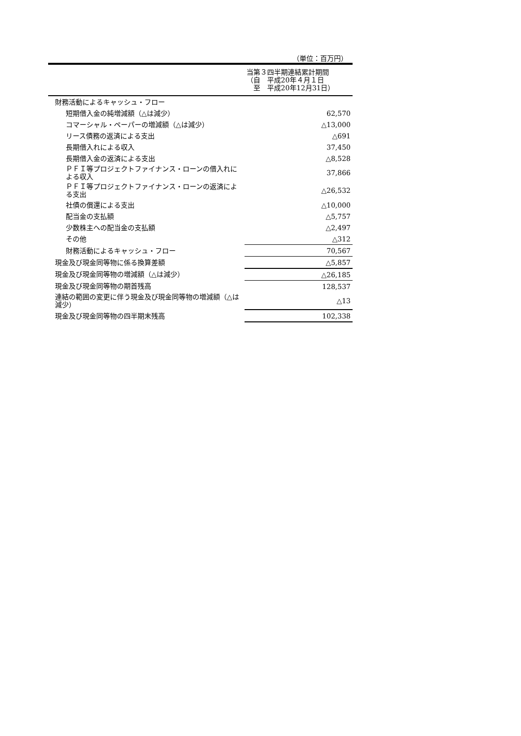（単位：百万円）
| | 当第３四半期連結累計期間 （自 平成20年４月１日 至 平成20年12月31日） |
| --- | --- |
| 財務活動によるキャッシュ・フロー | |
| 短期借入金の純増減額（△は減少） | 62,570 |
| コマーシャル・ペーパーの増減額（△は減少） | △13,000 |
| リース債務の返済による支出 | △691 |
| 長期借入れによる収入 | 37,450 |
| 長期借入金の返済による支出 | △8,528 |
| ＰＦＩ等プロジェクトファイナンス・ローンの借入れによる収入 | 37,866 |
| ＰＦＩ等プロジェクトファイナンス・ローンの返済による支出 | △26,532 |
| 社債の償還による支出 | △10,000 |
| 配当金の支払額 | △5,757 |
| 少数株主への配当金の支払額 | △2,497 |
| その他 | △312 |
| 財務活動によるキャッシュ・フロー | 70,567 |
| 現金及び現金同等物に係る換算差額 | △5,857 |
| 現金及び現金同等物の増減額（△は減少） | △26,185 |
| 現金及び現金同等物の期首残高 | 128,537 |
| 連結の範囲の変更に伴う現金及び現金同等物の増減額（△は減少） | △13 |
| 現金及び現金同等物の四半期末残高 | 102,338 |